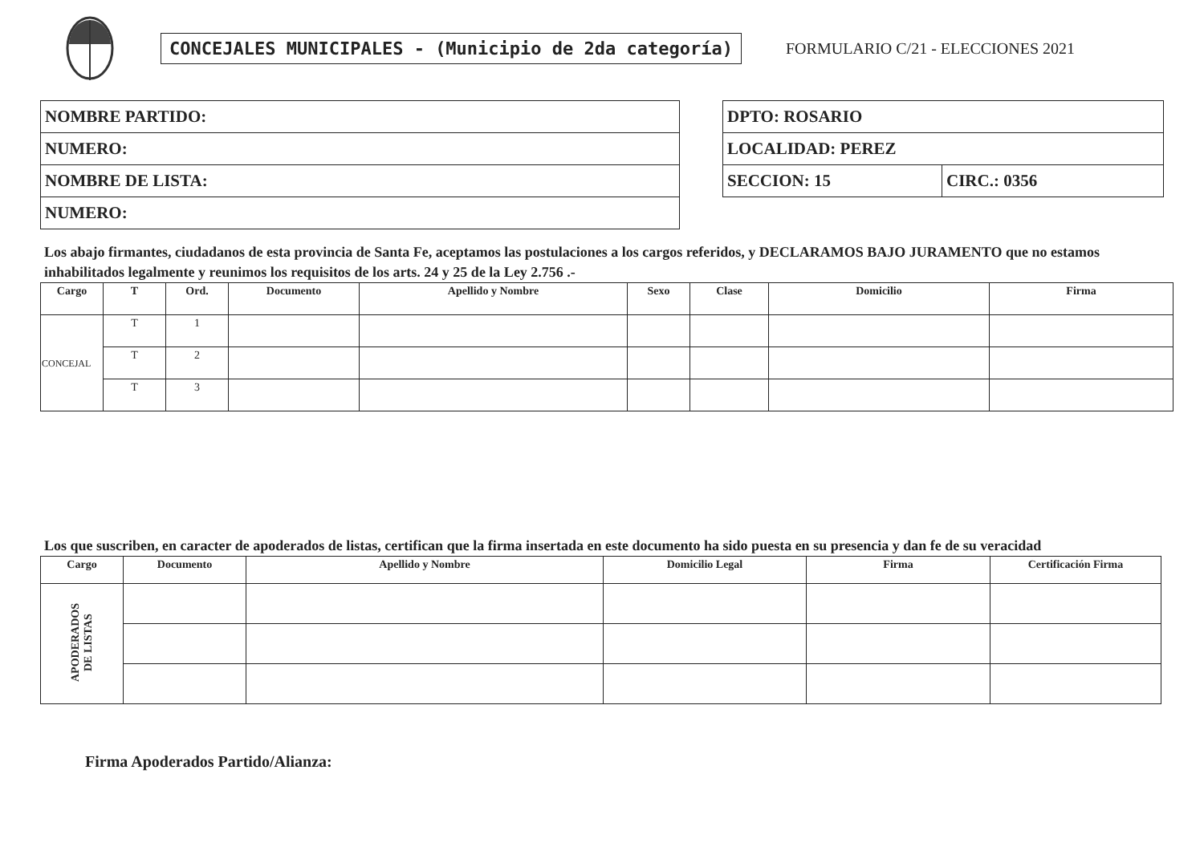CONCEJALES MUNICIPALES - (Municipio de 2da categoría)
FORMULARIO C/21 - ELECCIONES 2021
| NOMBRE PARTIDO: |
| NUMERO: |
| NOMBRE DE LISTA: |
| NUMERO: |
| DPTO: ROSARIO | |
| LOCALIDAD: PEREZ | |
| SECCION: 15 | CIRC.: 0356 |
Los abajo firmantes, ciudadanos de esta provincia de Santa Fe, aceptamos las postulaciones a los cargos referidos, y DECLARAMOS BAJO JURAMENTO que no estamos inhabilitados legalmente y reunimos los requisitos de los arts. 24 y 25 de la Ley 2.756 .-
| Cargo | T | Ord. | Documento | Apellido y Nombre | Sexo | Clase | Domicilio | Firma |
| --- | --- | --- | --- | --- | --- | --- | --- | --- |
| CONCEJAL | T | 1 | | | | | | |
| | T | 2 | | | | | | |
| | T | 3 | | | | | | |
Los que suscriben, en caracter de apoderados de listas, certifican que la firma insertada en este documento ha sido puesta en su presencia y dan fe de su veracidad
| Cargo | Documento | Apellido y Nombre | Domicilio Legal | Firma | Certificación Firma |
| --- | --- | --- | --- | --- | --- |
| APODERADOS DE LISTAS | | | | | |
Firma Apoderados Partido/Alianza: